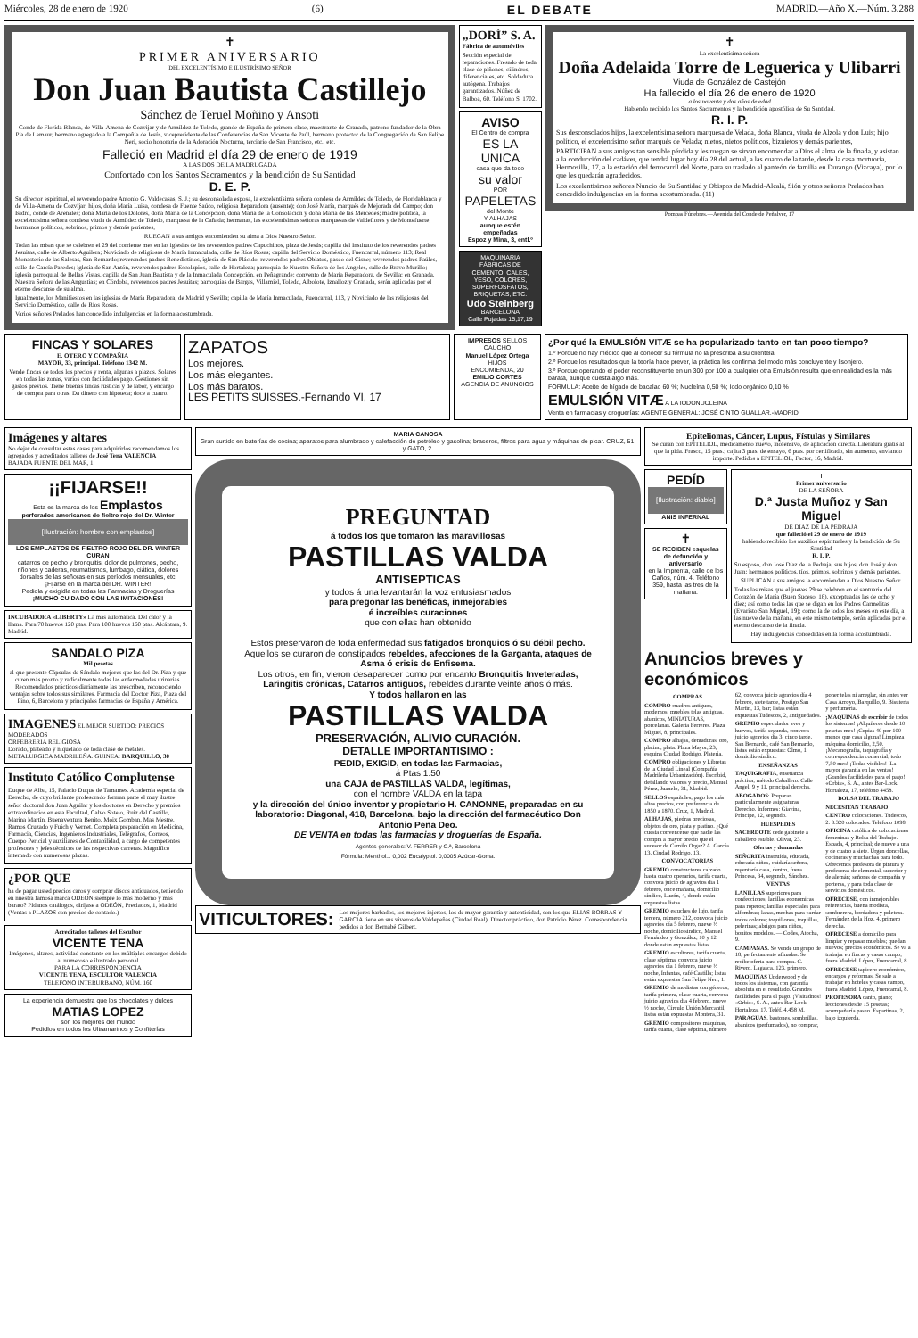Miércoles, 28 de enero de 1920 (6) EL DEBATE MADRID.—Año X.—Núm. 3.288
✝
PRIMER ANIVERSARIO
DEL EXCELENTÍSIMO E ILUSTRÍSIMO SEÑOR
Don Juan Bautista Castillejo
Sánchez de Teruel Moñino y Ansoti
Conde de Florida Blanca, de Villa-Amena de Cozvijar y de Armíldez de Toledo, grande de España de primera clase, maestrante de Granada, patrono fundador de la Obra Pía de Lemaur, hermano agregado a la Compañía de Jesús, vicepresidente de las Conferencias de San Vicente de Paúl, hermano protector de la Congregación de San Felipe Neri, socio honorario de la Adoración Nocturna, terciario de San Francisco, etc., etc.
Falleció en Madrid el día 29 de enero de 1919
A LAS DOS DE LA MADRUGADA
Confortado con los Santos Sacramentos y la bendición de Su Santidad
D. E. P.
Su director espiritual, el reverendo padre Antonio G. Valdecasas, S. J.; su desconsolada esposa, la excelentísima señora condesa de Armíldez de Toledo, de Floridablanca y de Villa-Amena de Cozvijar; hijos, doña María Luisa, condesa de Fuente Saúco, religiosa Reparadora (ausente); don José María, marqués de Mejorada del Campo; don Isidro, conde de Arenales; doña María de los Dolores, doña María de la Concepción, doña María de la Consolación y doña María de las Mercedes; madre política, la excelentísima señora condesa viuda de Armíldez de Toledo, marquesa de la Cañada; hermanas, las excelentísimas señoras marquesas de Valdeflores y de Montefuerte; hermanos políticos, sobrinos, primos y demás parientes,
RUEGAN a sus amigos encomienden su alma a Dios Nuestro Señor.
Todas las misas que se celebren el 29 del corriente mes en las iglesias de los reverendos padres Capuchinos, plaza de Jesús; capilla del Instituto de los reverendos padres Jesuitas, calle de Alberto Aguilera; Noviciado de religiosas de María Inmaculada, calle de Ríos Rosas; capilla del Servicio Doméstico, Fuencarral, número 113; Real Monasterio de las Salesas, San Bernardo; reverendos padres Benedictinos, iglesia de San Plácido, reverendos padres Oblatos, paseo del Cisne; reverendos padres Paúles, calle de García Paredes; iglesia de San Antón, reverendos padres Escolapios, calle de Hortaleza; parroquia de Nuestra Señora de los Angeles, calle de Bravo Murillo; iglesia parroquial de Bellas Vistas, capilla de San Juan Bautista y de la Inmaculada Concepción, en Peñagrande; convento de María Reparadora, de Sevilla; en Granada, Nuestra Señora de las Angustias; en Córdoba, reverendos padres Jesuitas; parroquias de Bargas, Villamiel, Toledo, Albolote, Iznalloz y Granada, serán aplicadas por el eterno descanso de su alma.
Igualmente, los Manifiestos en las iglesias de María Reparadora, de Madrid y Sevilla; capilla de María Inmaculada, Fuencarral, 113, y Noviciado de las religiosas del Servicio Doméstico, calle de Ríos Rosas.
Varios señores Prelados han concedido indulgencias en la forma acostumbrada.
„DORÍ” S. A.
Fábrica de automóviles
Sección especial de reparaciones. Fresado de toda clase de piñones, cilindros, diferenciales, etc. Soldadura autógena. Trabajos garantizados. Núñez de Balboa, 60. Teléfono S. 1702.
AVISO
El Centro de compra
ES LA UNICA
casa que da todo
su valor
POR
PAPELETAS
del Monte
Y ALHAJAS
aunque estén empeñadas
Espoz y Mina, 3, entl.º
MAQUINARIA
FÁBRICAS DE CEMENTO, CALES, YESO, COLORES, SUPERFOSFATOS, BRIQUETAS, ETC.
Udo Steinberg
BARCELONA
Calle Pujadas 15,17,19
✝
La excelentísima señora
Doña Adelaida Torre de Leguerica y Ulibarri
Viuda de González de Castejón
Ha fallecido el día 26 de enero de 1920
a los noventa y dos años de edad
Habiendo recibido los Santos Sacramentos y la bendición apostólica de Su Santidad.
R. I. P.
Sus desconsolados hijos, la excelentísima señora marquesa de Velada, doña Blanca, viuda de Alzola y don Luis; hijo político, el excelentísimo señor marqués de Velada; nietos, nietos políticos, biznietos y demás parientes,
PARTICIPAN a sus amigos tan sensible pérdida y les ruegan se sirvan encomendar a Dios el alma de la finada, y asistan a la conducción del cadáver, que tendrá lugar hoy día 28 del actual, a las cuatro de la tarde, desde la casa mortuoria, Hermosilla, 17, a la estación del ferrocarril del Norte, para su traslado al panteón de familia en Durango (Vizcaya), por lo que les quedarán agradecidos.
Los excelentísimos señores Nuncio de Su Santidad y Obispos de Madrid-Alcalá, Sión y otros señores Prelados han concedido indulgencias en la forma acostumbrada. (11)
Pompas Fúnebres.—Avenida del Conde de Peñalver, 17
FINCAS Y SOLARES
E. OTERO Y COMPAÑIA
MAYOR, 33, principal. Teléfono 1342 M.
Vende fincas de todos los precios y renta, algunas a plazos. Solares en todas las zonas, varios con facilidades pago. Gestiones sin gastos previos. Tiene buenas fincas rústicas y de labor, y encargo de compra para otras. Da dinero con hipoteca; doce a cuatro.
ZAPATOS
Los mejores.
Los más elegantes.
Los más baratos.
LES PETITS SUISSES.-Fernando VI, 17
IMPRESOS SELLOS CAUCHO
Manuel López Ortega
HIJOS
ENCOMIENDA, 20
EMILIO CORTES
AGENCIA DE ANUNCIOS
¿Por qué la EMULSIÓN VITÆ se ha popularizado tanto en tan poco tiempo?
1.º Porque no hay médico que al conocer su fórmula no la prescriba a su clientela.
2.º Porque los resultados que la teoría hace prever, la práctica los confirma del modo más concluyente y lisonjero.
3.º Porque operando el poder reconstituyente en un 300 por 100 a cualquier otra Emulsión resulta que en realidad es la más barata, aunque cuesta algo más.
FORMULA: Aceite de hígado de bacalao 60 %; Nucleína 0,50 %; Iodo orgánico 0,10 %
EMULSIÓN VITÆ A LA IODONUCLEINA
Venta en farmacias y droguerías: AGENTE GENERAL: JOSÉ CINTO GUALLAR.-MADRID
Imágenes y altares
No dejar de consultar estas casas para adquirirlos recomendamos los agregados y acreditados talleres de José Tena VALENCIA
BAJADA PUENTE DEL MAR, 1
¡¡FIJARSE!!
Esta es la marca de los Emplastos
perforados americanos de fieltro rojo del Dr. Winter
[Ilustración: hombre con emplastos]
LOS EMPLASTOS DE FIELTRO ROJO DEL DR. WINTER CURAN
catarros de pecho y bronquitis, dolor de pulmones, pecho, riñones y caderas, reumatismos, lumbago, ciática, dolores dorsales de las señoras en sus períodos mensuales, etc.
¡Fijarse en la marca del DR. WINTER!
Pedidla y exigidla en todas las Farmacias y Droguerías
¡MUCHO CUIDADO CON LAS IMITACIONES!
INCUBADORA «LIBERTY» La más automática. Del calor y la llama. Para 70 huevos 120 ptas. Para 100 huevos 160 ptas. Alcántara, 9. Madrid.
SANDALO PIZA
Mil pesetas
al que presente Cápsulas de Sándalo mejores que las del Dr. Piza y que curen más pronto y radicalmente todas las enfermedades urinarias. Recomendados prácticos diariamente las prescriben, reconociendo ventajas sobre todos sus similares. Farmacia del Doctor Piza, Plaza del Pino, 6, Barcelona y principales farmacias de España y América.
IMAGENES EL MEJOR SURTIDO: PRECIOS MODERADOS
ORFEBRERIA RELIGIOSA
Dorado, plateado y niquelado de toda clase de metales.
METALURGICA MADRILEÑA. GUINEA: BARQUILLO, 30
Instituto Católico Complutense
Duque de Alba, 15, Palacio Duque de Tamames. Academia especial de Derecho, de cuyo brillante profesorado forman parte el muy ilustre señor doctoral don Juan Aguilar y los doctores en Derecho y premios extraordinarios en esta Facultad, Calvo Sotelo, Ruiz del Castillo, Marina Martín, Buenaventura Benito, Moix Gomban, Mas Mestre, Ramos Cruzado y Fuich y Vernet. Completa preparación en Medicina, Farmacia, Ciencias, Ingenieros Industriales, Telégrafos, Correos, Cuerpo Pericial y auxiliares de Contabilidad, a cargo de competentes profesores y jefes técnicos de las respectivas carreras. Magnífico internado con numerosas plazas.
¿POR QUE
ha de pagar usted precios caros y comprar discos anticuados, teniendo en nuestra famosa marca ODEON siempre lo más moderno y más barato? Pídanos catálogos, diríjase a ODEÓN, Preciados, 1, Madrid (Ventas a PLAZOS con precios de contado.)
Acreditados talleres del Escultor
VICENTE TENA
Imágenes, altares, actividad constante en los múltiples encargos debido al numeroso e ilustrado personal
PARA LA CORRESPONDENCIA
VICENTE TENA, ESCULTOR VALENCIA
TELEFONO INTERURBANO, NÚM. 160
La experiencia demuestra que los chocolates y dulces
MATIAS LOPEZ
son los mejores del mundo
Pedidlos en todos los Ultramarinos y Confiterías
MARIA CANOSA
Gran surtido en baterías de cocina; aparatos para alumbrado y calefacción de petróleo y gasolina; braseros, filtros para agua y máquinas de picar. CRUZ, 51, y GATO, 2.
PREGUNTAD
á todos los que tomaron las maravillosas
PASTILLAS VALDA
ANTISEPTICAS
y todos á una levantarán la voz entusiasmados
para pregonar las benéficas, inmejorables
é increíbles curaciones
que con ellas han obtenido
Estos preservaron de toda enfermedad sus fatigados bronquios ó su débil pecho.
Aquellos se curaron de constipados rebeldes, afecciones de la Garganta, ataques de Asma ó crisis de Enfisema.
Los otros, en fin, vieron desaparecer como por encanto Bronquitis Inveteradas, Laringitis crónicas, Catarros antiguos, rebeldes durante veinte años ó más.
Y todos hallaron en las
PASTILLAS VALDA
PRESERVACIÓN, ALIVIO CURACIÓN.
DETALLE IMPORTANTISIMO :
PEDID, EXIGID, en todas las Farmacias,
á Ptas 1.50
una CAJA de PASTILLAS VALDA, legítimas,
con el nombre VALDA en la tapa
y la dirección del único inventor y propietario H. CANONNE, preparadas en su laboratorio: Diagonal, 418, Barcelona, bajo la dirección del farmacéutico Don Antonio Pena Deo.
DE VENTA en todas las farmacias y droguerías de España.
Agentes generales: V. FERRER y C.ª, Barcelona
Fórmula: Menthol... 0,002 Eucalyptol. 0,0005 Azúcar-Goma.
VITICULTORES: Los mejores barbados, los mejores injertos, los de mayor garantía y autenticidad, son los que ELIAS BORRAS Y GARCIA tiene en sus viveros de Valdepeñas (Ciudad Real). Director práctico, don Patricio Pérez. Correspondencia pedidos a don Bernabé Gilbert.
Epiteliomas, Cáncer, Lupus, Fístulas y Similares
Se curan con EPITELIOL, medicamento nuevo, inofensivo, de aplicación directa. Literatura gratis al que la pida. Frasco, 15 ptas.; cajita 3 ptas. de ensayo, 6 ptas. por certificado, sin aumento, enviando importe. Pedidos a EPITELIOL, Factor, 16, Madrid.
PEDÍD
[Ilustración: diablo]
ANIS INFERNAL
✝
SE RECIBEN esquelas de defunción y aniversario
en la Imprenta, calle de los Caños, núm. 4. Teléfono 359, hasta las tres de la mañana.
✝
Primer aniversario
DE LA SEÑORA
D.ª Justa Muñoz y San Miguel
DE DIAZ DE LA PEDRAJA
que falleció el 29 de enero de 1919
habiendo recibido los auxilios espirituales y la bendición de Su Santidad
R. I. P.
Su esposo, don José Díaz de la Pedraja; sus hijos, don José y don Juan; hermanos políticos, tíos, primos, sobrinos y demás parientes,
SUPLICAN a sus amigos la encomienden a Dios Nuestro Señor.
Todas las misas que el jueves 29 se celebren en el santuario del Corazón de María (Buen Suceso, 18), exceptuadas las de ocho y diez; así como todas las que se digan en los Padres Carmelitas (Evaristo San Miguel, 19); como la de todos los meses en este día, a las nueve de la mañana, en este mismo templo, serán aplicadas por el eterno descanso de la finada.
Hay indulgencias concedidas en la forma acostumbrada.
Anuncios breves y económicos
COMPRAS
COMPRO cuadros antiguos, modernos, muebles telas antiguas, abanicos, MINIATURAS, porcelanas. Galería Ferreres. Plaza Miguel, 8, principales.
COMPRO alhajas, dentaduras, oro, platino, plata. Plaza Mayor, 23, esquina Ciudad Rodrigo. Platería.
COMPRO obligaciones y Libretas de la Ciudad Lineal (Compañía Madrileña Urbanización). Escribid, detallando valores y precio, Manuel Pérez, Juanelo, 31, Madrid.
SELLOS españoles, pago los más altos precios, con preferencia de 1850 a 1870. Cruz, 1, Madrid.
ALHAJAS, piedras preciosas, objetos de oro, plata y platino. ¿Qué cuesta convencerse que nadie las compra a mayor precio que el sucesor de Camilo Orgaz? A. García. 13, Ciudad Rodrigo, 13.
CONVOCATORIAS
GREMIO constructores calzado hasta cuatro operarios, tarifa cuarta, convoca juicio de agravios día 1 febrero, once mañana, domicilio síndico, Luzón, 4, donde están expuestas listas.
GREMIO estuches de lujo, tarifa tercera, número 212, convoca juicio agravios día 5 febrero, nueve ½ noche, domicilio síndico, Manuel Fernández y González, 10 y 12, donde están expuestas listas.
GREMIO escultores, tarifa cuarta, clase séptima, convoca juicio agravios día 1 febrero, nueve ½ noche, Infantas, café Castilla; listas están expuestas San Felipe Neri, 1.
GREMIO de modistas con géneros, tarifa primera, clase cuarta, convoca juicio agravios día 4 febrero, nueve ½ noche, Círculo Unión Mercantil; listas están expuestas Montera, 31.
GREMIO compositores máquinas, tarifa cuarta, clase séptima, número 62, convoca juicio agravios día 4 febrero, siete tarde, Postigo San Martín, 13, bar; listas están expuestas Tudescos, 2, antigüedades.
GREMIO especulador aves y huevos, tarifa segunda, convoca juicio agravios día 3, cinco tarde, San Bernardo, café San Bernardo, listas están expuestas: Olmo, 1, domicilio síndico.
ENSEÑANZAS
TAQUIGRAFIA, enseñanza práctica; método Caballero. Calle Angel, 9 y 11, principal derecha.
ABOGADOS: Preparan particularmente asignaturas Derecho. Informes: Giavina, Príncipe, 12, segundo.
HUESPEDES
SACERDOTE cede gabinete a caballero estable. Olivar, 23.
Ofertas y demandas
SEÑORITA instruída, educada, educaría niños, cuidaría señora, regentaría casa, dentro, fuera. Princesa, 34, segundo, Sánchez.
VENTAS
LANILLAS superiores para confecciones; lanillas económicas para roperos; lanillas especiales para alfombras; lanas, mechas para cardar todos colores; toquillones, toquillas, pelerinas; abrigos para niños, bonitos modelos. — Codes, Atocha, 9.
CAMPANAS. Se vende un grupo de 18, perfectamente afinadas. Se recibe oferta para compra. C. Rivero, Lagasca, 123, primero.
MAQUINAS Underwood y de todos los sistemas, con garantía absoluta en el resultado. Grandes facilidades para el pago. ¡Visitadnos! «Orbis», S. A., antes Bar-Lock. Hortaleza, 17. Teléf. 4.458 M.
PARAGUAS, bastones, sombrillas, abanicos (perfumados), no comprar, poner telas ni arreglar, sin antes ver Casa Arroyo, Barquillo, 9. Bisutería y perfumería.
¡MAQUINAS de escribir de todos los sistemas! ¡Alquileres desde 10 pesetas mes! ¡Copias 40 por 100 menos que casa alguna! Limpieza máquina domicilio, 2,50. ¡Mecanografía, taquigrafía y correspondencia comercial, todo 7,50 mes! ¡Todas visibles! ¡La mayor garantía en las ventas! ¡Grandes facilidades para el pago! «Orbis», S. A., antes Bar-Lock. Hortaleza, 17, teléfono 4458.
BOLSA DEL TRABAJO
NECESITAN TRABAJO
CENTRO colocaciones. Tudescos, 2. 8.320 colocados. Teléfono 1098.
OFICINA católica de colocaciones femeninas y Bolsa del Trabajo. Espada, 4, principal; de nueve a una y de cuatro a siete. Urgen doncellas, cocineras y muchachas para todo. Ofrecemos profesora de pintura y profesoras de elemental, superior y de alemán; señoras de compañía y porteras, y para toda clase de servicios domésticos.
OFRECESE, con inmejorables referencias, buena modista, sombrerera, bordadora y peletera. Fernández de la Hoz, 4, primero derecha.
OFRECESE a domicilio para limpiar y repasar muebles; quedan nuevos; precios económicos. Se va a trabajar en fincas y casas campo, fuera Madrid. López, Fuencarral, 8.
OFRECESE tapicero económico, encargos y reformas. Se sale a trabajar en hoteles y casas campo, fuera Madrid. López, Fuencarral, 8.
PROFESORA canto, piano; lecciones desde 15 pesetas; acompañaría paseo. Espartinas, 2, bajo izquierda.